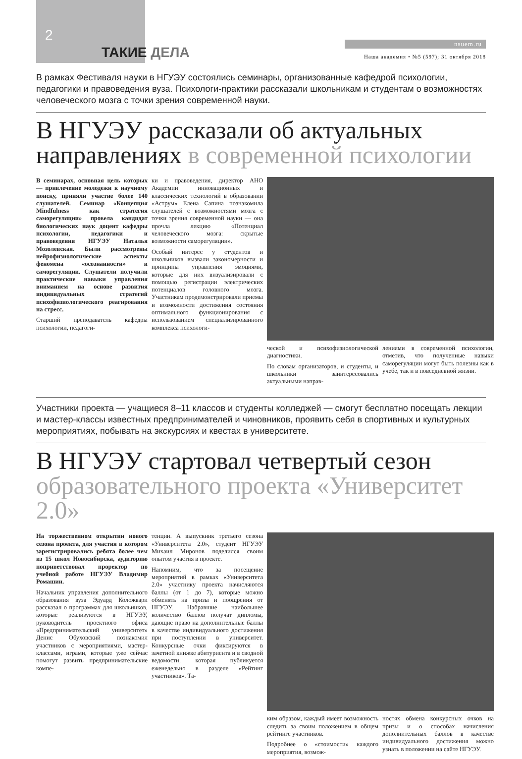2
ТАКИЕ ДЕЛА
nsuem.ru
Наша академия • №5 (597); 31 октября 2018
В рамках Фестиваля науки в НГУЭУ состоялись семинары, организованные кафедрой психологии, педагогики и правоведения вуза. Психологи-практики рассказали школьникам и студентам о возможностях человеческого мозга с точки зрения современной науки.
В НГУЭУ рассказали об актуальных направлениях в современной психологии
В семинарах, основная цель которых — привлечение молодежи к научному поиску, приняли участие более 140 слушателей. Семинар «Концепция Mindfulness как стратегия саморегуляции» провела кандидат биологических наук доцент кафедры психологии, педагогики и правоведения НГУЭУ Наталья Мозолевская. Были рассмотрены нейрофизиологические аспекты феномена «осознанности» и саморегуляции. Слушатели получили практические навыки управления вниманием на основе развития индивидуальных стратегий психофизиологического реагирования на стресс.
Старший преподаватель кафедры психологии, педагоги-
ки и правоведения, директор АНО Академии инновационных и классических технологий в образовании «Аструм» Елена Сапина познакомила слушателей с возможностями мозга с точки зрения современной науки — она прочла лекцию «Потенциал человеческого мозга: скрытые возможности саморегуляции».
Особый интерес у студентов и школьников вызвали закономерности и принципы управления эмоциями, которые для них визуализировали с помощью регистрации электрических потенциалов головного мозга. Участникам продемонстрировали приемы и возможности достижения состояния оптимального функционирования с использованием специализированного комплекса психологи-
ческой и психофизиологической диагностики.
По словам организаторов, и студенты, и школьники заинтересовались актуальными направ-
лениями в современной психологии, отметив, что полученные навыки саморегуляции могут быть полезны как в учебе, так и в повседневной жизни.
Участники проекта — учащиеся 8–11 классов и студенты колледжей — смогут бесплатно посещать лекции и мастер-классы известных предпринимателей и чиновников, проявить себя в спортивных и культурных мероприятиях, побывать на экскурсиях и квестах в университете.
В НГУЭУ стартовал четвертый сезон образовательного проекта «Университет 2.0»
На торжественном открытии нового сезона проекта, для участия в котором зарегистрировались ребята более чем из 15 школ Новосибирска, аудиторию поприветствовал проректор по учебной работе НГУЭУ Владимир Ромашин.
Начальник управления дополнительного образования вуза Эдуард Коложвари рассказал о программах для школьников, которые реализуются в НГУЭУ, руководитель проектного офиса «Предпринимательский университет» Денис Обуховский познакомил участников с мероприятиями, мастер-классами, играми, которые уже сейчас помогут развить предпринимательские компе-
тенции. А выпускник третьего сезона «Университета 2.0», студент НГУЭУ Михаил Миронов поделился своим опытом участия в проекте.
Напомним, что за посещение мероприятий в рамках «Университета 2.0» участнику проекта начисляются баллы (от 1 до 7), которые можно обменять на призы и поощрения от НГУЭУ. Набравшие наибольшее количество баллов получат дипломы, дающие право на дополнительные баллы в качестве индивидуального достижения при поступлении в университет. Конкурсные очки фиксируются в зачетной книжке абитуриента и в сводной ведомости, которая публикуется еженедельно в разделе «Рейтинг участников». Та-
ким образом, каждый имеет возможность следить за своим положением в общем рейтинге участников.
Подробнее о «стоимости» каждого мероприятия, возмож-
ностях обмена конкурсных очков на призы и о способах начисления дополнительных баллов в качестве индивидуального достижения можно узнать в положении на сайте НГУЭУ.